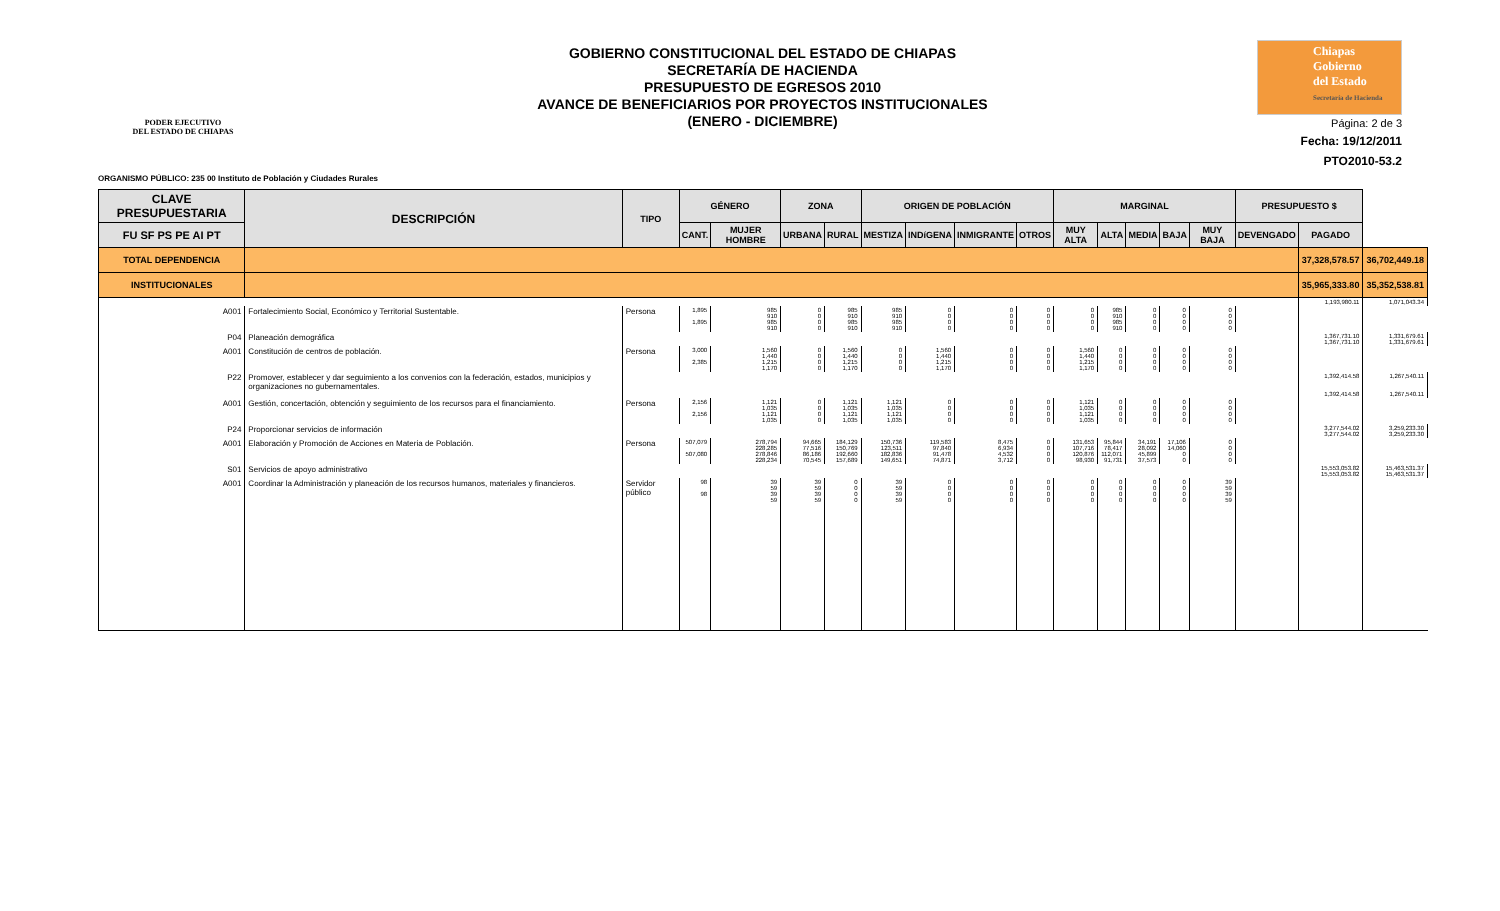PODER EJECUTIVO
DEL ESTADO DE CHIAPAS
GOBIERNO CONSTITUCIONAL DEL ESTADO DE CHIAPAS
SECRETARÍA DE HACIENDA
PRESUPUESTO DE EGRESOS 2010
AVANCE DE BENEFICIARIOS POR PROYECTOS INSTITUCIONALES
(ENERO - DICIEMBRE)
Chiapas
Gobierno
del Estado
Secretaría de Hacienda
Página: 2 de 3
Fecha: 19/12/2011
PTO2010-53.2
ORGANISMO PÚBLICO: 235 00 Instituto de Población y Ciudades Rurales
| CLAVE PRESUPUESTARIA | DESCRIPCIÓN | TIPO | GÉNERO | | ZONA | | ORIGEN DE POBLACIÓN | | | | MARGINAL | | | | | PRESUPUESTO $ | | |
| --- | --- | --- | --- | --- | --- | --- | --- | --- | --- | --- | --- | --- | --- | --- | --- | --- | --- | --- |
| FU SF PS PE AI PT | | | CANT. | MUJER HOMBRE | URBANA | RURAL | MESTIZA | INDíGENA | INMIGRANTE | OTROS | MUY ALTA | ALTA | MEDIA | BAJA | MUY BAJA | DEVENGADO | PAGADO | |
| TOTAL DEPENDENCIA | | | | | | | | | | | | | | | | | 37,328,578.57 | 36,702,449.18 |
| INSTITUCIONALES | | | | | | | | | | | | | | | | | 35,965,333.80 | 35,352,538.81 |
| | | | | | | | | | | | | | | | | | 1,193,980.11 | 1,071,043.34 |
| A001 | Fortalecimiento Social, Económico y Territorial Sustentable. | Persona | 1,895 1,895 | 985 910 985 910 | 0 0 0 0 | 985 910 985 910 | 985 910 985 910 | 0 0 0 0 | 0 0 0 0 | 0 0 0 0 | 0 0 0 0 | 985 910 985 910 | 0 0 0 0 | 0 0 0 0 | 0 0 0 0 | | | |
| P04 | Planeación demográfica | | | | | | | | | | | | | | | | 1,367,731.10 1,367,731.10 | 1,331,679.61 1,331,679.61 |
| A001 | Constitución de centros de población. | Persona | 3,000 2,385 | 1,560 1,440 1,215 1,170 | 0 0 0 0 | 1,560 1,440 1,215 1,170 | 0 0 0 0 | 1,560 1,440 1,215 1,170 | 0 0 0 0 | 0 0 0 0 | 1,560 1,440 1,215 1,170 | 0 0 0 0 | 0 0 0 0 | 0 0 0 0 | 0 0 0 0 | | | |
| P22 | Promover, establecer y dar seguimiento a los convenios con la federación, estados, municipios y organizaciones no gubernamentales. | | | | | | | | | | | | | | | | 1,392,414.58 1,392,414.58 | 1,267,540.11 1,267,540.11 |
| A001 | Gestión, concertación, obtención y seguimiento de los recursos para el financiamiento. | Persona | 2,156 2,156 | 1,121 1,035 1,121 1,035 | 0 0 0 0 | 1,121 1,035 1,121 1,035 | 1,121 1,035 1,121 1,035 | 0 0 0 0 | 0 0 0 0 | 0 0 0 0 | 1,121 1,035 1,121 1,035 | 0 0 0 0 | 0 0 0 0 | 0 0 0 0 | 0 0 0 0 | | | |
| P24 | Proporcionar servicios de información | | | | | | | | | | | | | | | | 3,277,544.02 3,277,544.02 | 3,259,233.30 3,259,233.30 |
| A001 | Elaboración y Promoción de Acciones en Materia de Población. | Persona | 507,079 507,080 | 278,794 228,285 278,846 228,234 | 94,665 77,516 86,186 70,545 | 184,129 150,769 192,660 157,689 | 150,736 123,511 182,836 149,651 | 119,583 97,840 91,478 74,871 | 8,475 6,934 4,532 3,712 | 0 0 0 0 | 131,653 107,716 120,876 98,930 | 95,844 78,417 112,071 91,731 | 34,191 28,092 45,899 37,573 | 17,106 14,060 0 0 | 0 0 0 0 | | | |
| S01 | Servicios de apoyo administrativo | | | | | | | | | | | | | | | | 15,553,053.82 15,553,053.82 | 15,463,531.37 15,463,531.37 |
| A001 | Coordinar la Administración y planeación de los recursos humanos, materiales y financieros. | Servidor público | 98 98 | 39 59 39 59 | 39 59 39 59 | 0 0 0 0 | 39 59 39 59 | 0 0 0 0 | 0 0 0 0 | 0 0 0 0 | 0 0 0 0 | 0 0 0 0 | 0 0 0 0 | 0 0 0 0 | 39 59 39 59 | | | |